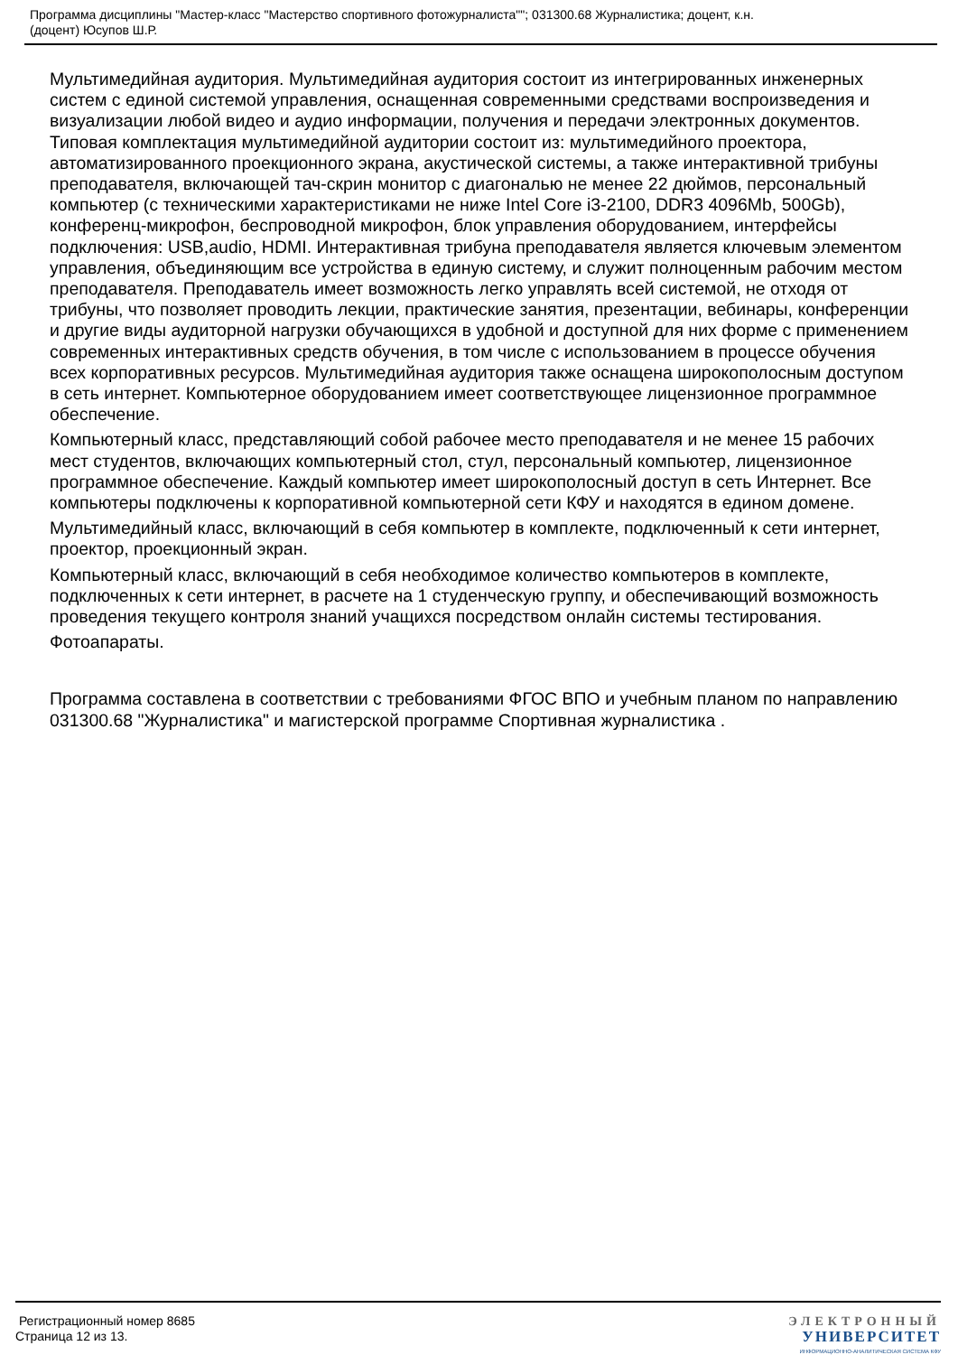Программа дисциплины "Мастер-класс "Мастерство спортивного фотожурналиста""; 031300.68 Журналистика; доцент, к.н.
(доцент) Юсупов Ш.Р.
Мультимедийная аудитория. Мультимедийная аудитория состоит из интегрированных инженерных систем с единой системой управления, оснащенная современными средствами воспроизведения и визуализации любой видео и аудио информации, получения и передачи электронных документов. Типовая комплектация мультимедийной аудитории состоит из: мультимедийного проектора, автоматизированного проекционного экрана, акустической системы, а также интерактивной трибуны преподавателя, включающей тач-скрин монитор с диагональю не менее 22 дюймов, персональный компьютер (с техническими характеристиками не ниже Intel Core i3-2100, DDR3 4096Mb, 500Gb), конференц-микрофон, беспроводной микрофон, блок управления оборудованием, интерфейсы подключения: USB,audio, HDMI. Интерактивная трибуна преподавателя является ключевым элементом управления, объединяющим все устройства в единую систему, и служит полноценным рабочим местом преподавателя. Преподаватель имеет возможность легко управлять всей системой, не отходя от трибуны, что позволяет проводить лекции, практические занятия, презентации, вебинары, конференции и другие виды аудиторной нагрузки обучающихся в удобной и доступной для них форме с применением современных интерактивных средств обучения, в том числе с использованием в процессе обучения всех корпоративных ресурсов. Мультимедийная аудитория также оснащена широкополосным доступом в сеть интернет. Компьютерное оборудованием имеет соответствующее лицензионное программное обеспечение.
Компьютерный класс, представляющий собой рабочее место преподавателя и не менее 15 рабочих мест студентов, включающих компьютерный стол, стул, персональный компьютер, лицензионное программное обеспечение. Каждый компьютер имеет широкополосный доступ в сеть Интернет. Все компьютеры подключены к корпоративной компьютерной сети КФУ и находятся в едином домене.
Мультимедийный класс, включающий в себя компьютер в комплекте, подключенный к сети интернет, проектор, проекционный экран.
Компьютерный класс, включающий в себя необходимое количество компьютеров в комплекте, подключенных к сети интернет, в расчете на 1 студенческую группу, и обеспечивающий возможность проведения текущего контроля знаний учащихся посредством онлайн системы тестирования.
Фотоапараты.
Программа составлена в соответствии с требованиями ФГОС ВПО и учебным планом по направлению 031300.68 "Журналистика" и магистерской программе Спортивная журналистика .
Регистрационный номер 8685
Страница 12 из 13.
ЭЛЕКТРОННЫЙ
УНИВЕРСИТЕТ
ИНФОРМАЦИОННО-АНАЛИТИЧЕСКАЯ СИСТЕМА КФУ